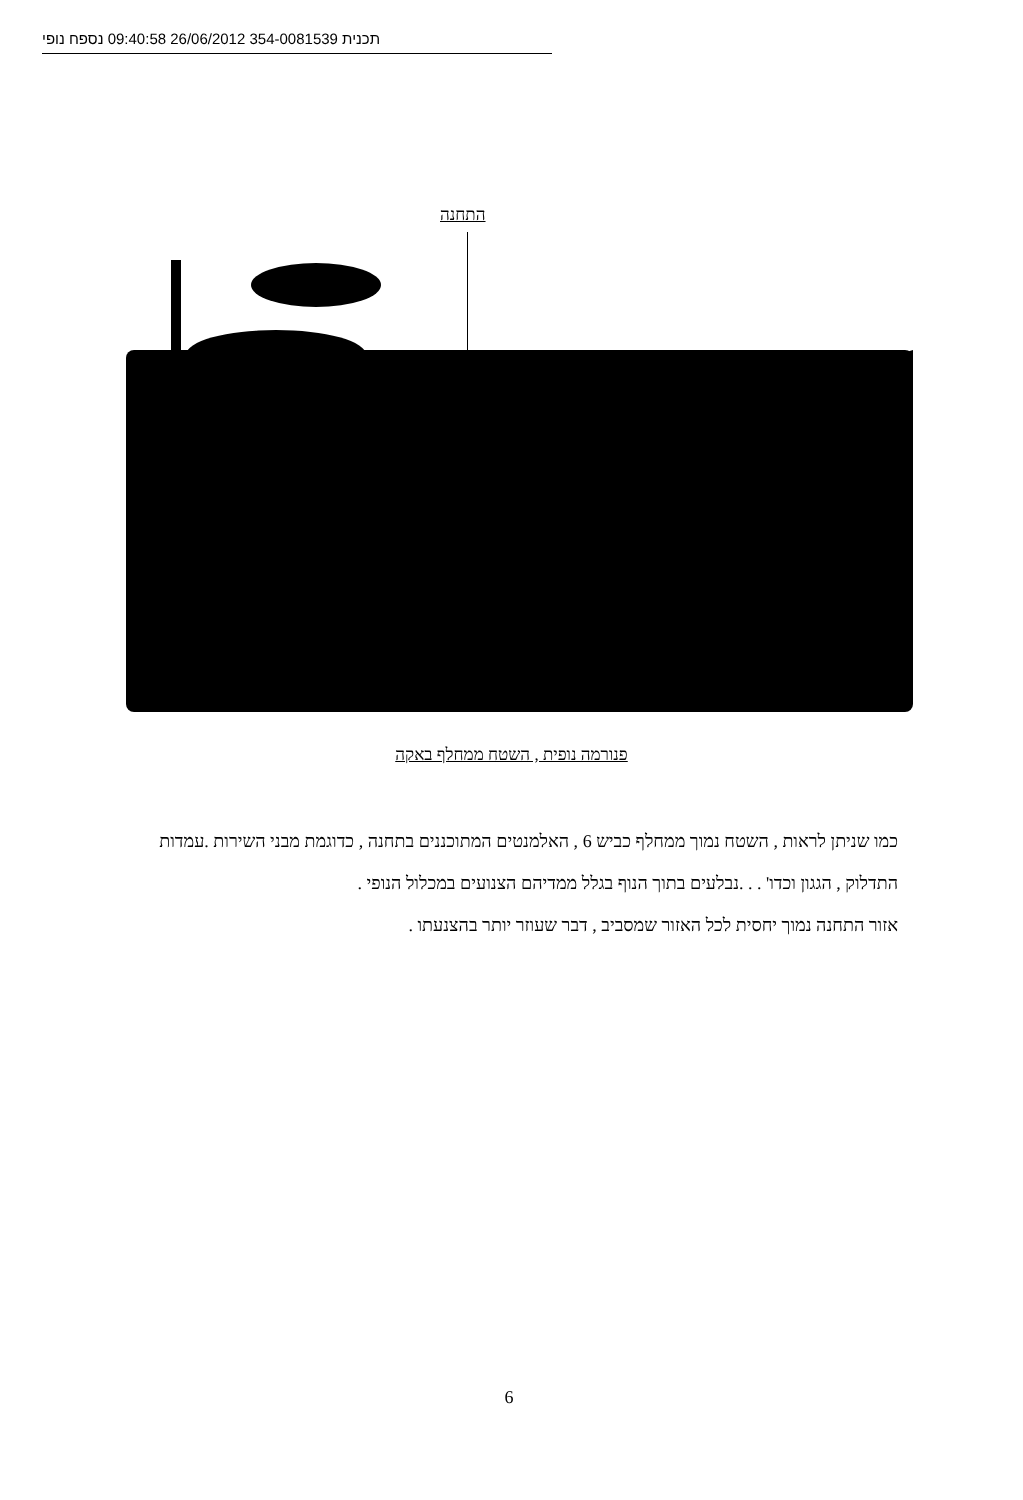תכנית 354-0081539 26/06/2012 09:40:58 נספח נופי
התחנה
פנורמה נופית , השטח ממחלף באקה
כמו שניתן לראות , השטח נמוך ממחלף כביש 6 , האלמנטים המתוכננים בתחנה , כדוגמת מבני השירות .עמדות התדלוק , הגגון וכדו' . . .נבלעים בתוך הנוף בגלל ממדיהם הצנועים במכלול הנופי .
אזור התחנה נמוך יחסית לכל האזור שמסביב , דבר שעוזר יותר בהצנעתו .
6